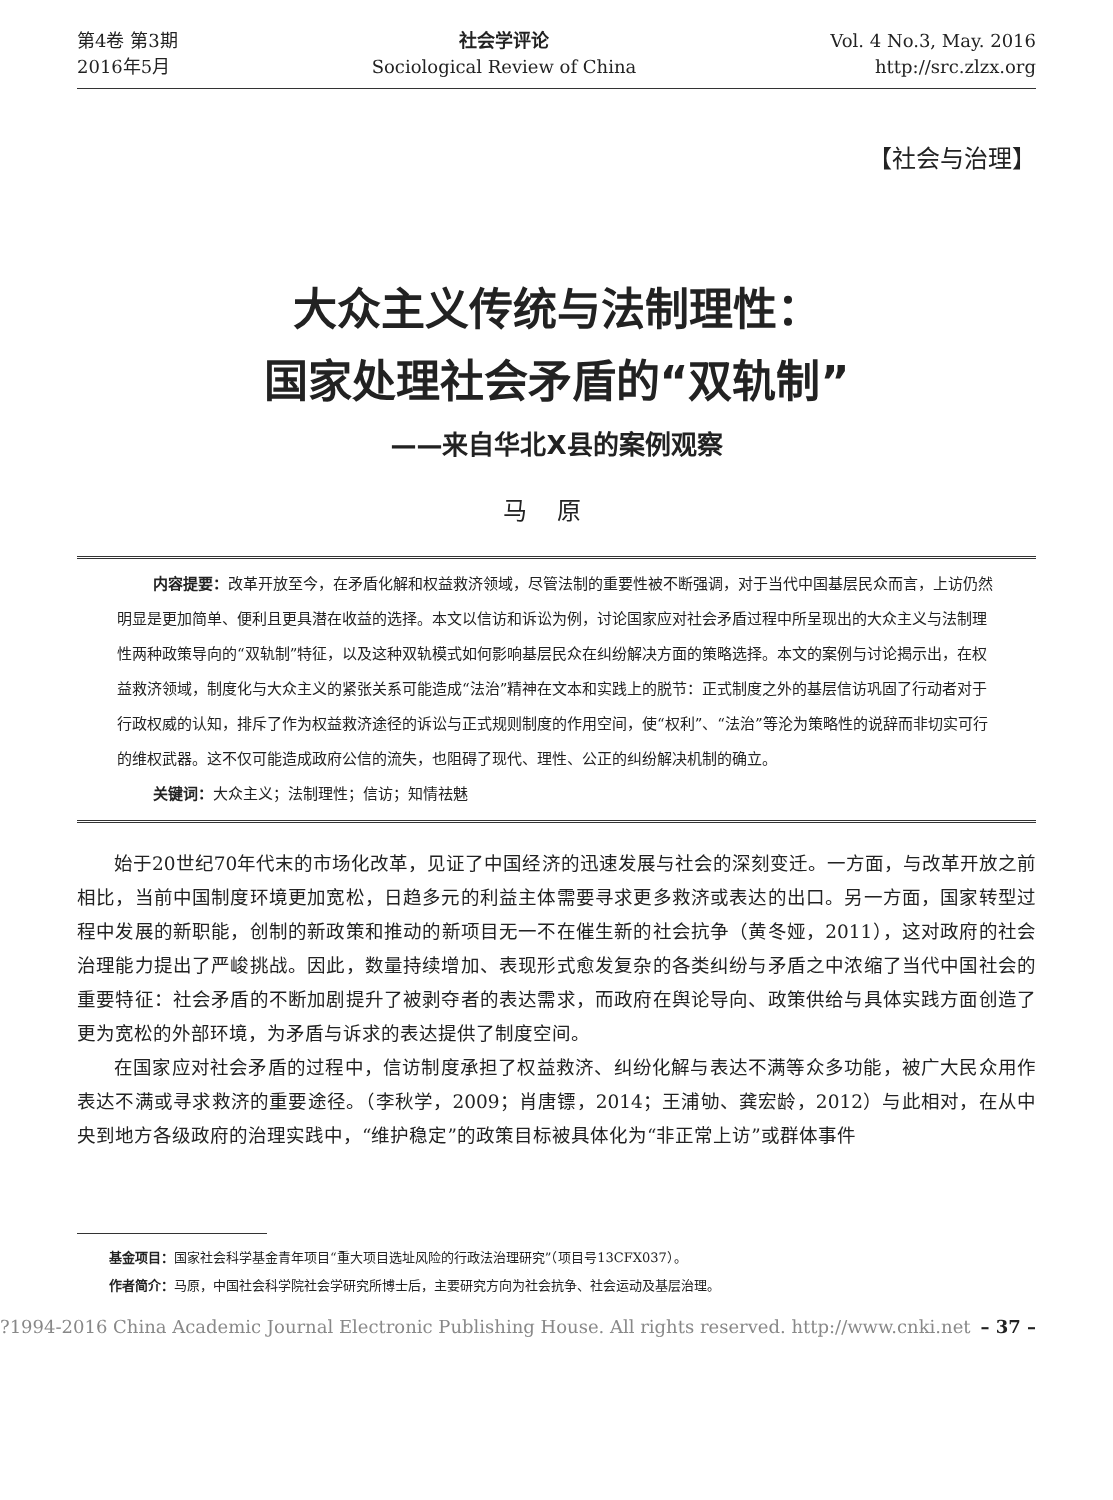第4卷 第3期
2016年5月
社会学评论
Sociological Review of China
Vol. 4 No.3, May. 2016
http://src.zlzx.org
【社会与治理】
大众主义传统与法制理性：
国家处理社会矛盾的“双轨制”
——来自华北X县的案例观察
马原
内容提要：改革开放至今，在矛盾化解和权益救济领域，尽管法制的重要性被不断强调，对于当代中国基层民众而言，上访仍然明显是更加简单、便利且更具潜在收益的选择。本文以信访和诉讼为例，讨论国家应对社会矛盾过程中所呈现出的大众主义与法制理性两种政策导向的“双轨制”特征，以及这种双轨模式如何影响基层民众在纠纷解决方面的策略选择。本文的案例与讨论揭示出，在权益救济领域，制度化与大众主义的紧张关系可能造成“法治”精神在文本和实践上的脱节：正式制度之外的基层信访巩固了行动者对于行政权威的认知，排斥了作为权益救济途径的诉讼与正式规则制度的作用空间，使“权利”、“法治”等沦为策略性的说辞而非切实可行的维权武器。这不仅可能造成政府公信的流失，也阻碍了现代、理性、公正的纠纷解决机制的确立。
关键词：大众主义；法制理性；信访；知情祛魅
始于20世纪70年代末的市场化改革，见证了中国经济的迅速发展与社会的深刻变迁。一方面，与改革开放之前相比，当前中国制度环境更加宽松，日趋多元的利益主体需要寻求更多救济或表达的出口。另一方面，国家转型过程中发展的新职能，创制的新政策和推动的新项目无一不在催生新的社会抗争（黄冬娅，2011），这对政府的社会治理能力提出了严峻挑战。因此，数量持续增加、表现形式愈发复杂的各类纠纷与矛盾之中浓缩了当代中国社会的重要特征：社会矛盾的不断加剧提升了被剥夺者的表达需求，而政府在舆论导向、政策供给与具体实践方面创造了更为宽松的外部环境，为矛盾与诉求的表达提供了制度空间。
在国家应对社会矛盾的过程中，信访制度承担了权益救济、纠纷化解与表达不满等众多功能，被广大民众用作表达不满或寻求救济的重要途径。（李秋学，2009；肖唐镖，2014；王浦劬、龚宏龄，2012）与此相对，在从中央到地方各级政府的治理实践中，“维护稳定”的政策目标被具体化为“非正常上访”或群体事件
基金项目：国家社会科学基金青年项目“重大项目选址风险的行政法治理研究”（项目号13CFX037）。
作者简介：马原，中国社会科学院社会学研究所博士后，主要研究方向为社会抗争、社会运动及基层治理。
?1994-2016 China Academic Journal Electronic Publishing House. All rights reserved. http://www.cnki.net – 37 –